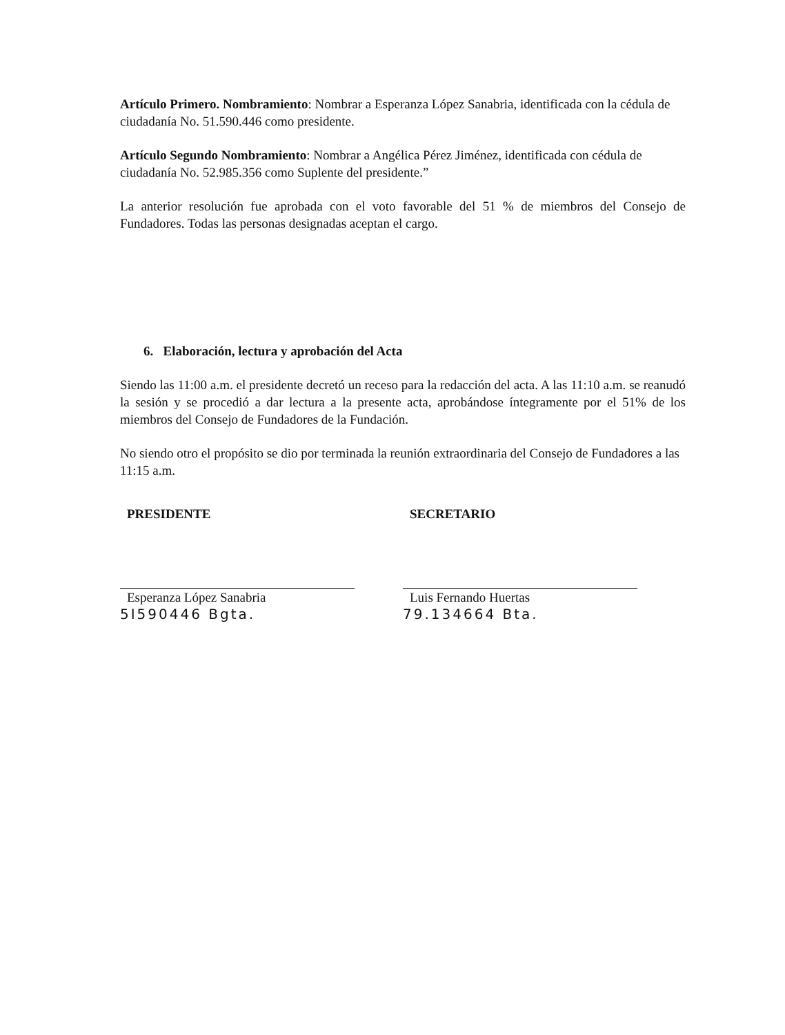Artículo Primero. Nombramiento: Nombrar a Esperanza López Sanabria, identificada con la cédula de ciudadanía No. 51.590.446 como presidente.
Artículo Segundo Nombramiento: Nombrar a Angélica Pérez Jiménez, identificada con cédula de ciudadanía No. 52.985.356 como Suplente del presidente.”
La anterior resolución fue aprobada con el voto favorable del 51 % de miembros del Consejo de Fundadores. Todas las personas designadas aceptan el cargo.
6. Elaboración, lectura y aprobación del Acta
Siendo las 11:00 a.m. el presidente decretó un receso para la redacción del acta. A las 11:10 a.m. se reanudó la sesión y se procedió a dar lectura a la presente acta, aprobándose íntegramente por el 51% de los miembros del Consejo de Fundadores de la Fundación.
No siendo otro el propósito se dio por terminada la reunión extraordinaria del Consejo de Fundadores a las 11:15 a.m.
PRESIDENTE
Esperanza López Sanabria
5I590446 Bgta.
SECRETARIO
Luis Fernando Huertas
79.134664 Bta.